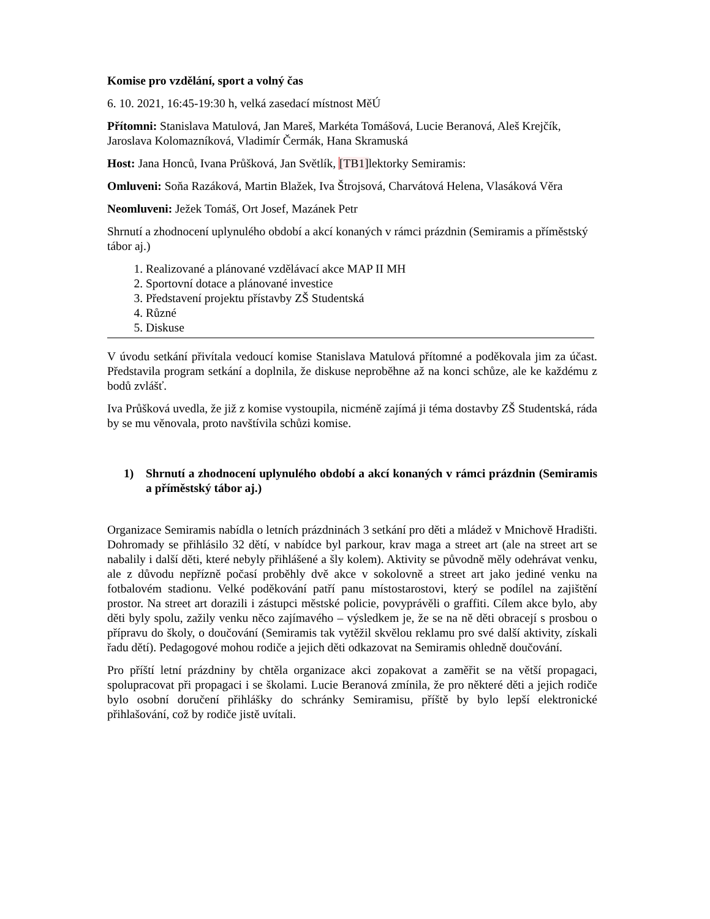Komise pro vzdělání, sport a volný čas
6. 10. 2021, 16:45-19:30 h, velká zasedací místnost MěÚ
Přítomni: Stanislava Matulová, Jan Mareš, Markéta Tomášová, Lucie Beranová, Aleš Krejčík, Jaroslava Kolomazníková, Vladimír Čermák, Hana Skramuská
Host: Jana Honců, Ivana Průšková, Jan Světlík, [TB1] lektorky Semiramis:
Omluveni: Soňa Razáková, Martin Blažek, Iva Štrojsová, Charvátová Helena, Vlasáková Věra
Neomluveni: Ježek Tomáš, Ort Josef, Mazánek Petr
Shrnutí a zhodnocení uplynulého období a akcí konaných v rámci prázdnin (Semiramis a příměstský tábor aj.)
1. Realizované a plánované vzdělávací akce MAP II MH
2. Sportovní dotace a plánované investice
3. Představení projektu přístavby ZŠ Studentská
4. Různé
5. Diskuse
V úvodu setkání přivítala vedoucí komise Stanislava Matulová přítomné a poděkovala jim za účast. Představila program setkání a doplnila, že diskuse neproběhne až na konci schůze, ale ke každému z bodů zvlášť.
Iva Průšková uvedla, že již z komise vystoupila, nicméně zajímá ji téma dostavby ZŠ Studentská, ráda by se mu věnovala, proto navštívila schůzi komise.
1) Shrnutí a zhodnocení uplynulého období a akcí konaných v rámci prázdnin (Semiramis a příměstský tábor aj.)
Organizace Semiramis nabídla o letních prázdninách 3 setkání pro děti a mládež v Mnichově Hradišti. Dohromady se přihlásilo 32 dětí, v nabídce byl parkour, krav maga a street art (ale na street art se nabalily i další děti, které nebyly přihlášené a šly kolem). Aktivity se původně měly odehrávat venku, ale z důvodu nepřízně počasí proběhly dvě akce v sokolovně a street art jako jediné venku na fotbalovém stadionu. Velké poděkování patří panu místostarostovi, který se podílel na zajištění prostor. Na street art dorazili i zástupci městské policie, povyprávěli o graffiti. Cílem akce bylo, aby děti byly spolu, zažily venku něco zajímavého – výsledkem je, že se na ně děti obracejí s prosbou o přípravu do školy, o doučování (Semiramis tak vytěžil skvělou reklamu pro své další aktivity, získali řadu dětí). Pedagogové mohou rodiče a jejich děti odkazovat na Semiramis ohledně doučování.
Pro příští letní prázdniny by chtěla organizace akci zopakovat a zaměřit se na větší propagaci, spolupracovat při propagaci i se školami. Lucie Beranová zmínila, že pro některé děti a jejich rodiče bylo osobní doručení přihlášky do schránky Semiramisu, příště by bylo lepší elektronické přihlašování, což by rodiče jistě uvítali.